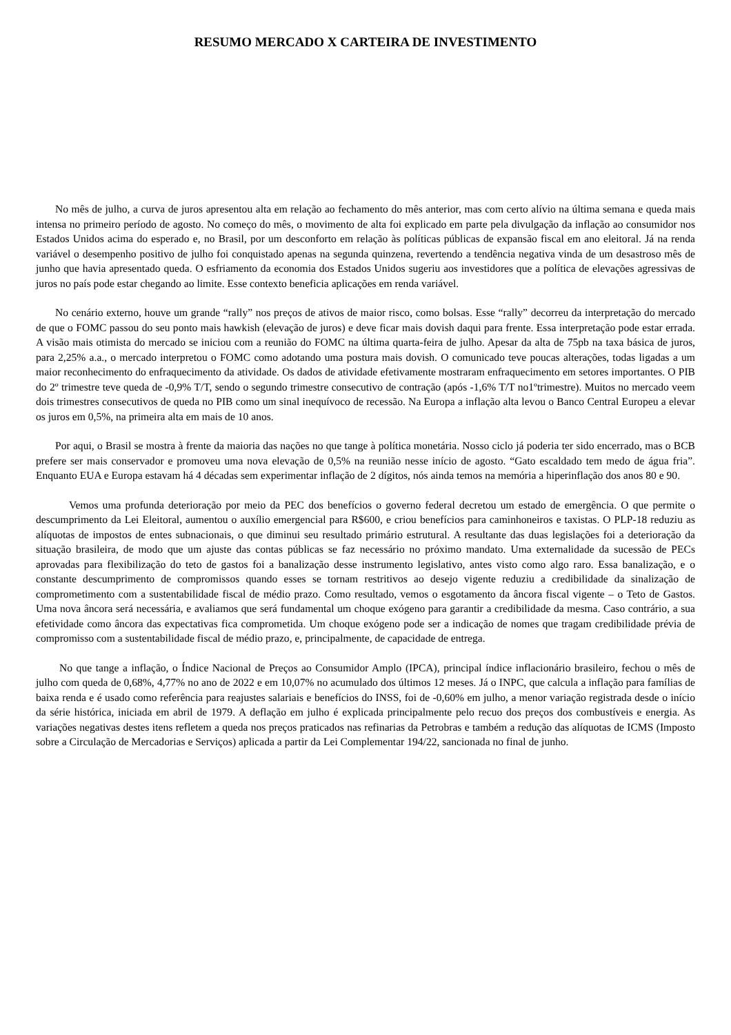RESUMO MERCADO X CARTEIRA DE INVESTIMENTO
No mês de julho, a curva de juros apresentou alta em relação ao fechamento do mês anterior, mas com certo alívio na última semana e queda mais intensa no primeiro período de agosto. No começo do mês, o movimento de alta foi explicado em parte pela divulgação da inflação ao consumidor nos Estados Unidos acima do esperado e, no Brasil, por um desconforto em relação às políticas públicas de expansão fiscal em ano eleitoral. Já na renda variável o desempenho positivo de julho foi conquistado apenas na segunda quinzena, revertendo a tendência negativa vinda de um desastroso mês de junho que havia apresentado queda. O esfriamento da economia dos Estados Unidos sugeriu aos investidores que a política de elevações agressivas de juros no país pode estar chegando ao limite. Esse contexto beneficia aplicações em renda variável.
No cenário externo, houve um grande “rally” nos preços de ativos de maior risco, como bolsas. Esse “rally” decorreu da interpretação do mercado de que o FOMC passou do seu ponto mais hawkish (elevação de juros) e deve ficar mais dovish daqui para frente. Essa interpretação pode estar errada. A visão mais otimista do mercado se iniciou com a reunião do FOMC na última quarta-feira de julho. Apesar da alta de 75pb na taxa básica de juros, para 2,25% a.a., o mercado interpretou o FOMC como adotando uma postura mais dovish. O comunicado teve poucas alterações, todas ligadas a um maior reconhecimento do enfraquecimento da atividade. Os dados de atividade efetivamente mostraram enfraquecimento em setores importantes. O PIB do 2º trimestre teve queda de -0,9% T/T, sendo o segundo trimestre consecutivo de contração (após -1,6% T/T no1ºtrimestre). Muitos no mercado veem dois trimestres consecutivos de queda no PIB como um sinal inequívoco de recessão. Na Europa a inflação alta levou o Banco Central Europeu a elevar os juros em 0,5%, na primeira alta em mais de 10 anos.
Por aqui, o Brasil se mostra à frente da maioria das nações no que tange à política monetária. Nosso ciclo já poderia ter sido encerrado, mas o BCB prefere ser mais conservador e promoveu uma nova elevação de 0,5% na reunião nesse início de agosto. “Gato escaldado tem medo de água fria”. Enquanto EUA e Europa estavam há 4 décadas sem experimentar inflação de 2 dígitos, nós ainda temos na memória a hiperinflação dos anos 80 e 90.
Vemos uma profunda deterioração por meio da PEC dos benefícios o governo federal decretou um estado de emergência. O que permite o descumprimento da Lei Eleitoral, aumentou o auxílio emergencial para R$600, e criou benefícios para caminhoneiros e taxistas. O PLP-18 reduziu as alíquotas de impostos de entes subnacionais, o que diminui seu resultado primário estrutural. A resultante das duas legislações foi a deterioração da situação brasileira, de modo que um ajuste das contas públicas se faz necessário no próximo mandato. Uma externalidade da sucessão de PECs aprovadas para flexibilização do teto de gastos foi a banalização desse instrumento legislativo, antes visto como algo raro. Essa banalização, e o constante descumprimento de compromissos quando esses se tornam restritivos ao desejo vigente reduziu a credibilidade da sinalização de comprometimento com a sustentabilidade fiscal de médio prazo. Como resultado, vemos o esgotamento da âncora fiscal vigente – o Teto de Gastos. Uma nova âncora será necessária, e avaliamos que será fundamental um choque exógeno para garantir a credibilidade da mesma. Caso contrário, a sua efetividade como âncora das expectativas fica comprometida. Um choque exógeno pode ser a indicação de nomes que tragam credibilidade prévia de compromisso com a sustentabilidade fiscal de médio prazo, e, principalmente, de capacidade de entrega.
No que tange a inflação, o Índice Nacional de Preços ao Consumidor Amplo (IPCA), principal índice inflacionário brasileiro, fechou o mês de julho com queda de 0,68%, 4,77% no ano de 2022 e em 10,07% no acumulado dos últimos 12 meses. Já o INPC, que calcula a inflação para famílias de baixa renda e é usado como referência para reajustes salariais e benefícios do INSS, foi de -0,60% em julho, a menor variação registrada desde o início da série histórica, iniciada em abril de 1979. A deflação em julho é explicada principalmente pelo recuo dos preços dos combustíveis e energia. As variações negativas destes itens refletem a queda nos preços praticados nas refinarias da Petrobras e também a redução das alíquotas de ICMS (Imposto sobre a Circulação de Mercadorias e Serviços) aplicada a partir da Lei Complementar 194/22, sancionada no final de junho.